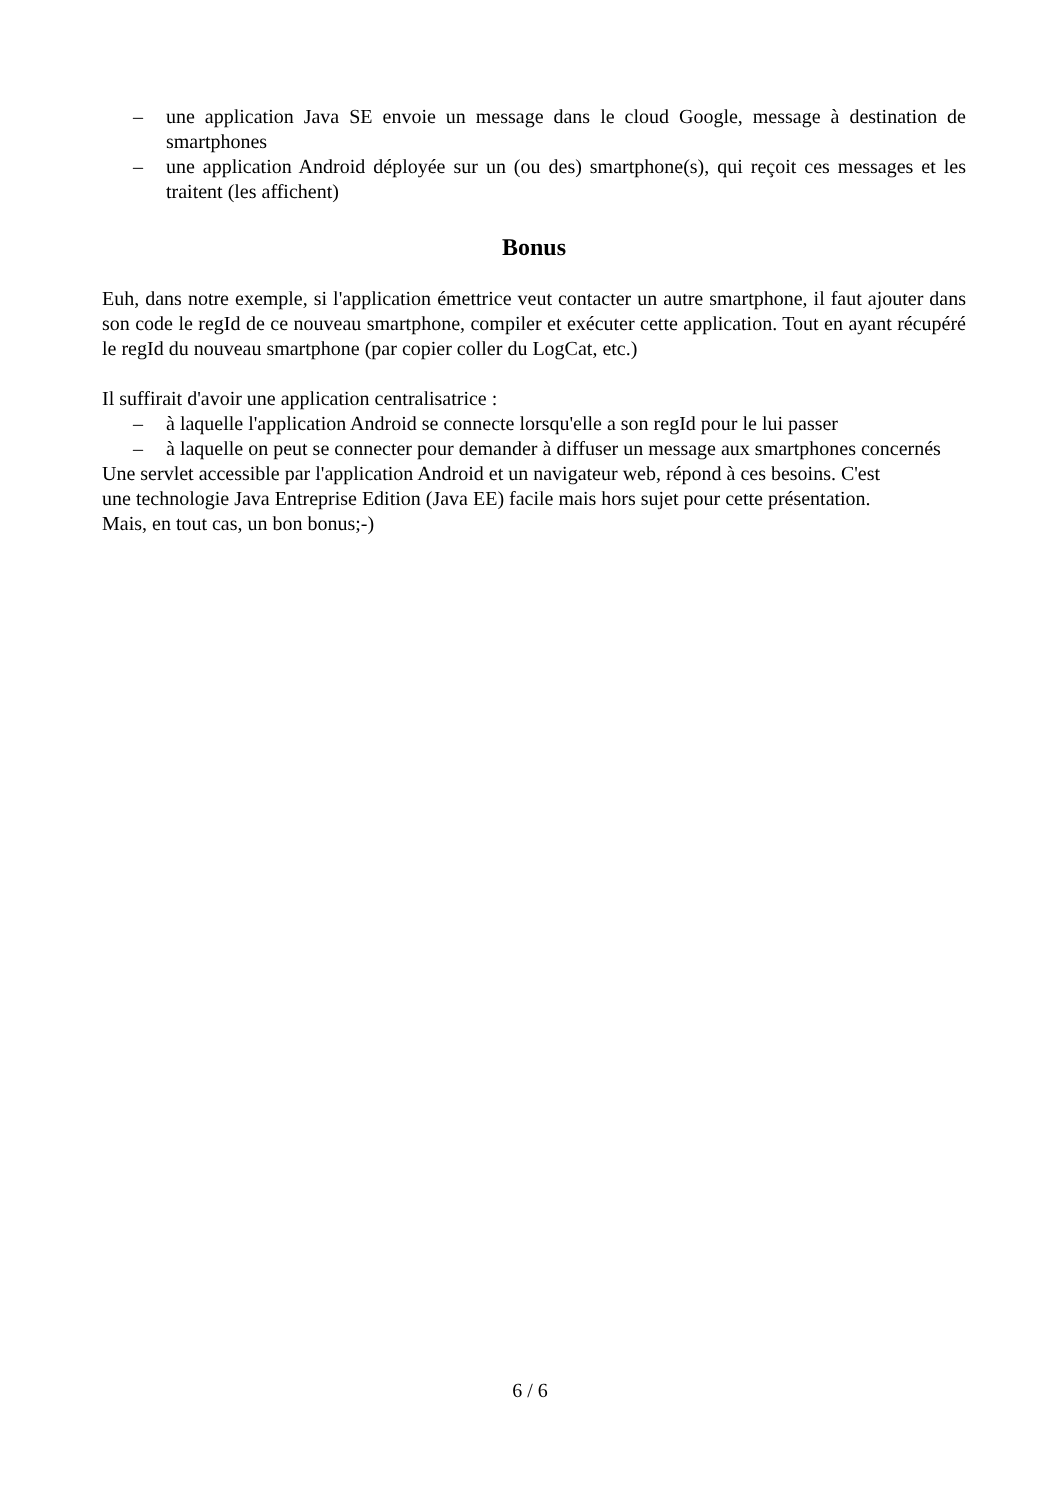– une application Java SE envoie un message dans le cloud Google, message à destination de smartphones
– une application Android déployée sur un (ou des) smartphone(s), qui reçoit ces messages et les traitent (les affichent)
Bonus
Euh, dans notre exemple, si l'application émettrice veut contacter un autre smartphone, il faut ajouter dans son code le regId de ce nouveau smartphone, compiler et exécuter cette application. Tout en ayant récupéré le regId du nouveau smartphone (par copier coller du LogCat, etc.)
Il suffirait d'avoir une application centralisatrice :
– à laquelle l'application Android se connecte lorsqu'elle a son regId pour le lui passer
– à laquelle on peut se connecter pour demander à diffuser un message aux smartphones concernés
Une servlet accessible par l'application Android et un navigateur web, répond à ces besoins. C'est
une technologie Java Entreprise Edition (Java EE) facile mais hors sujet pour cette présentation.
Mais, en tout cas, un bon bonus;-)
6 / 6